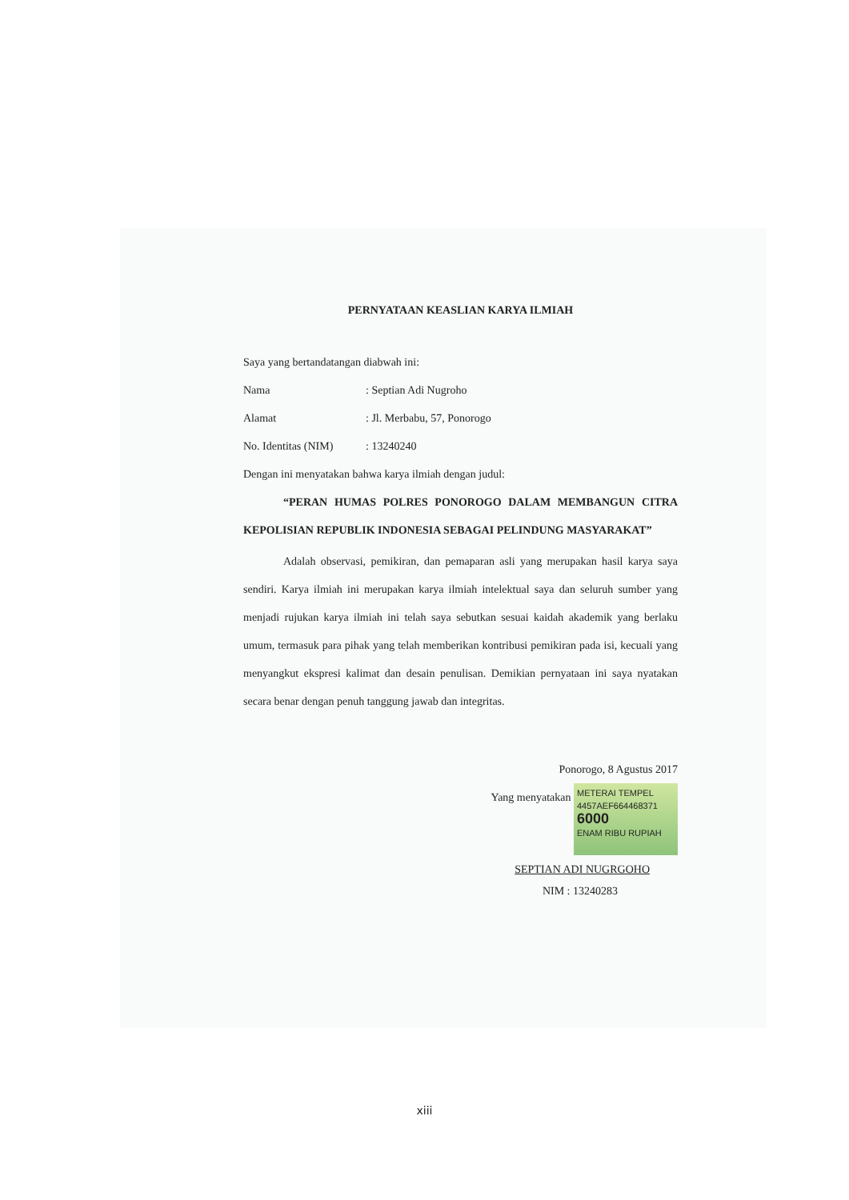PERNYATAAN KEASLIAN KARYA ILMIAH
Saya yang bertandatangan diabwah ini:
Nama: Septian Adi Nugroho
Alamat: Jl. Merbabu, 57, Ponorogo
No. Identitas (NIM): 13240240
Dengan ini menyatakan bahwa karya ilmiah dengan judul:
“PERAN HUMAS POLRES PONOROGO DALAM MEMBANGUN CITRA KEPOLISIAN REPUBLIK INDONESIA SEBAGAI PELINDUNG MASYARAKAT”
Adalah observasi, pemikiran, dan pemaparan asli yang merupakan hasil karya saya sendiri. Karya ilmiah ini merupakan karya ilmiah intelektual saya dan seluruh sumber yang menjadi rujukan karya ilmiah ini telah saya sebutkan sesuai kaidah akademik yang berlaku umum, termasuk para pihak yang telah memberikan kontribusi pemikiran pada isi, kecuali yang menyangkut ekspresi kalimat dan desain penulisan. Demikian pernyataan ini saya nyatakan secara benar dengan penuh tanggung jawab dan integritas.
Ponorogo, 8 Agustus 2017
Yang menyatakan METERAI TEMPEL
4457AEF664468371
6000
ENAM RIBU RUPIAH
SEPTIAN ADI NUGRGOHO
NIM : 13240283
xiii